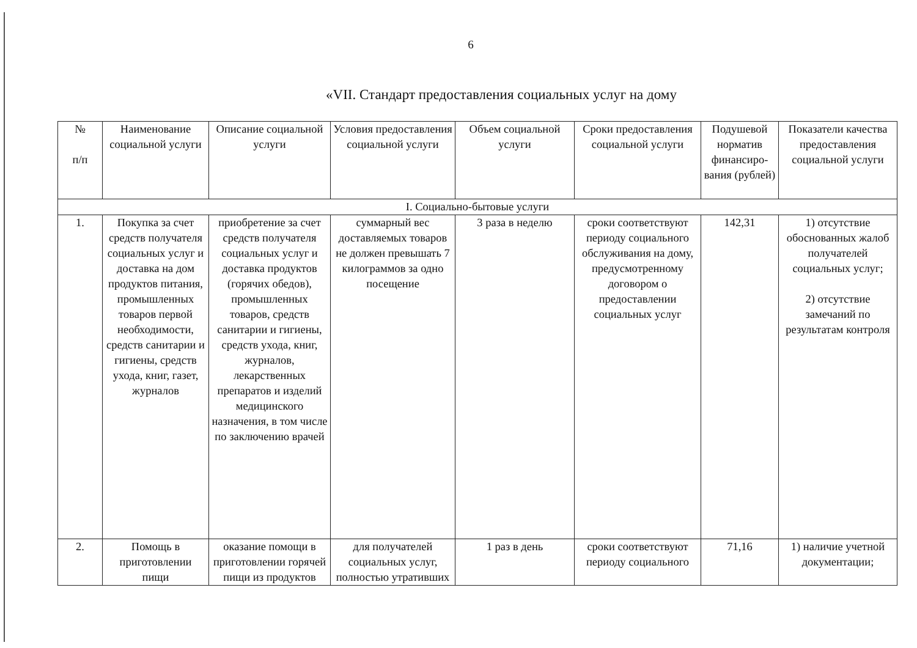6
«VII. Стандарт предоставления социальных услуг на дому
| № п/п | Наименование социальной услуги | Описание социальной услуги | Условия предоставления социальной услуги | Объем социальной услуги | Сроки предоставления социальной услуги | Подушевой норматив финансиро-вания (рублей) | Показатели качества предоставления социальной услуги |
| --- | --- | --- | --- | --- | --- | --- | --- |
| I. Социально-бытовые услуги | | | | | | | |
| 1. | Покупка за счет средств получателя социальных услуг и доставка на дом продуктов питания, промышленных товаров первой необходимости, средств санитарии и гигиены, средств ухода, книг, газет, журналов | приобретение за счет средств получателя социальных услуг и доставка продуктов (горячих обедов), промышленных товаров, средств санитарии и гигиены, средств ухода, книг, журналов, лекарственных препаратов и изделий медицинского назначения, в том числе по заключению врачей | суммарный вес доставляемых товаров не должен превышать 7 килограммов за одно посещение | 3 раза в неделю | сроки соответствуют периоду социального обслуживания на дому, предусмотренному договором о предоставлении социальных услуг | 142,31 | 1) отсутствие обоснованных жалоб получателей социальных услуг; 2) отсутствие замечаний по результатам контроля |
| 2. | Помощь в приготовлении пищи | оказание помощи в приготовлении горячей пищи из продуктов | для получателей социальных услуг, полностью утративших | 1 раз в день | сроки соответствуют периоду социального | 71,16 | 1) наличие учетной документации; |